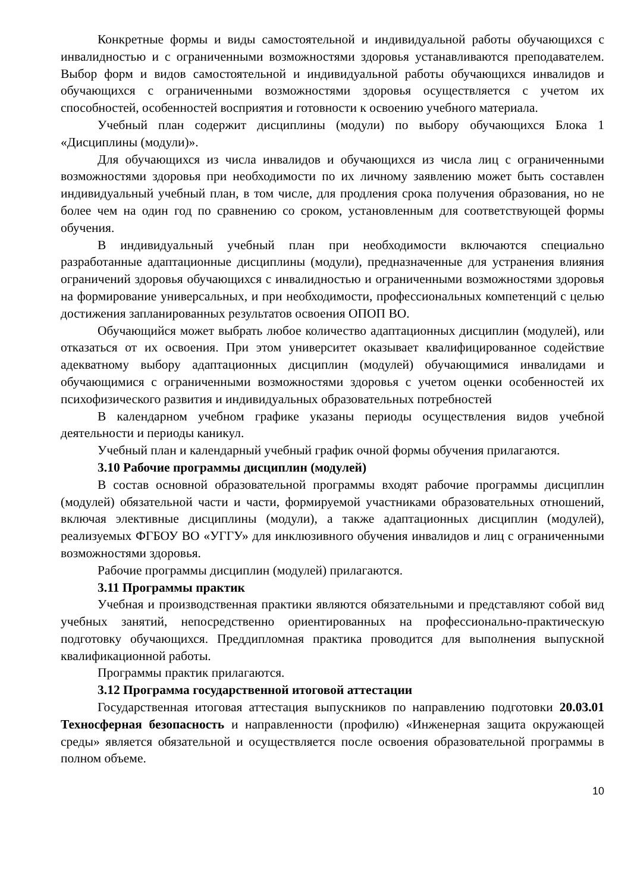Конкретные формы и виды самостоятельной и индивидуальной работы обучающихся с инвалидностью и с ограниченными возможностями здоровья устанавливаются преподавателем. Выбор форм и видов самостоятельной и индивидуальной работы обучающихся инвалидов и обучающихся с ограниченными возможностями здоровья осуществляется с учетом их способностей, особенностей восприятия и готовности к освоению учебного материала.
Учебный план содержит дисциплины (модули) по выбору обучающихся Блока 1 «Дисциплины (модули)».
Для обучающихся из числа инвалидов и обучающихся из числа лиц с ограниченными возможностями здоровья при необходимости по их личному заявлению может быть составлен индивидуальный учебный план, в том числе, для продления срока получения образования, но не более чем на один год по сравнению со сроком, установленным для соответствующей формы обучения.
В индивидуальный учебный план при необходимости включаются специально разработанные адаптационные дисциплины (модули), предназначенные для устранения влияния ограничений здоровья обучающихся с инвалидностью и ограниченными возможностями здоровья на формирование универсальных, и при необходимости, профессиональных компетенций с целью достижения запланированных результатов освоения ОПОП ВО.
Обучающийся может выбрать любое количество адаптационных дисциплин (модулей), или отказаться от их освоения. При этом университет оказывает квалифицированное содействие адекватному выбору адаптационных дисциплин (модулей) обучающимися инвалидами и обучающимися с ограниченными возможностями здоровья с учетом оценки особенностей их психофизического развития и индивидуальных образовательных потребностей
В календарном учебном графике указаны периоды осуществления видов учебной деятельности и периоды каникул.
Учебный план и календарный учебный график очной формы обучения прилагаются.
3.10 Рабочие программы дисциплин (модулей)
В состав основной образовательной программы входят рабочие программы дисциплин (модулей) обязательной части и части, формируемой участниками образовательных отношений, включая элективные дисциплины (модули), а также адаптационных дисциплин (модулей), реализуемых ФГБОУ ВО «УГГУ» для инклюзивного обучения инвалидов и лиц с ограниченными возможностями здоровья.
Рабочие программы дисциплин (модулей) прилагаются.
3.11 Программы практик
Учебная и производственная практики являются обязательными и представляют собой вид учебных занятий, непосредственно ориентированных на профессионально-практическую подготовку обучающихся. Преддипломная практика проводится для выполнения выпускной квалификационной работы.
Программы практик прилагаются.
3.12 Программа государственной итоговой аттестации
Государственная итоговая аттестация выпускников по направлению подготовки 20.03.01 Техносферная безопасность и направленности (профилю) «Инженерная защита окружающей среды» является обязательной и осуществляется после освоения образовательной программы в полном объеме.
10